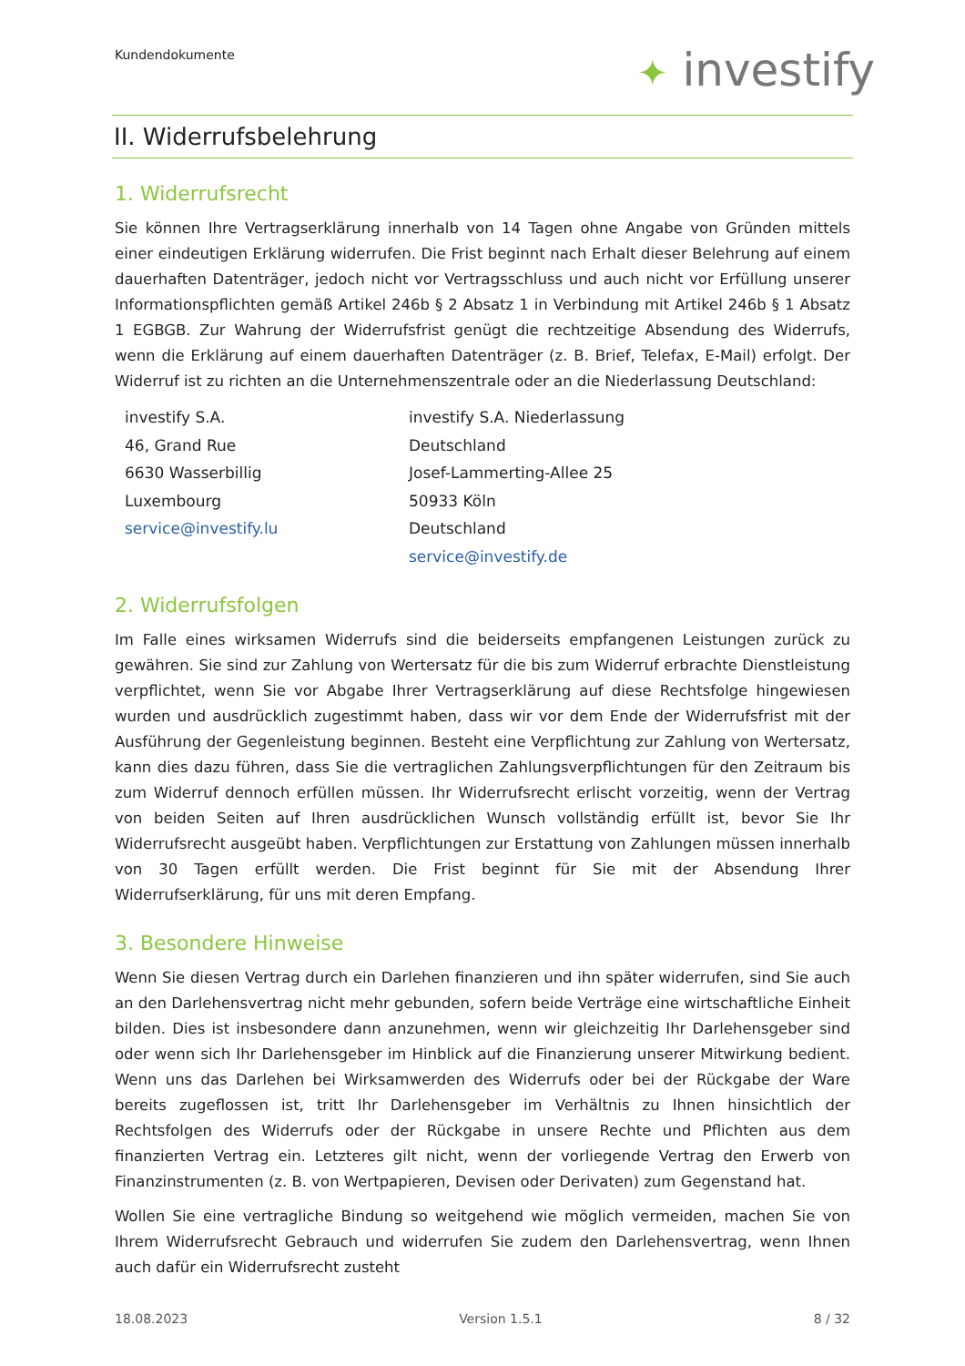Kundendokumente ✦ investify
II. Widerrufsbelehrung
1. Widerrufsrecht
Sie können Ihre Vertragserklärung innerhalb von 14 Tagen ohne Angabe von Gründen mittels einer eindeutigen Erklärung widerrufen. Die Frist beginnt nach Erhalt dieser Belehrung auf einem dauerhaften Datenträger, jedoch nicht vor Vertragsschluss und auch nicht vor Erfüllung unserer Informationspflichten gemäß Artikel 246b § 2 Absatz 1 in Verbindung mit Artikel 246b § 1 Absatz 1 EGBGB. Zur Wahrung der Widerrufsfrist genügt die rechtzeitige Absendung des Widerrufs, wenn die Erklärung auf einem dauerhaften Datenträger (z. B. Brief, Telefax, E-Mail) erfolgt. Der Widerruf ist zu richten an die Unternehmenszentrale oder an die Niederlassung Deutschland:
investify S.A.
46, Grand Rue
6630 Wasserbillig
Luxembourg
service@investify.lu
investify S.A. Niederlassung Deutschland
Josef-Lammerting-Allee 25
50933 Köln
Deutschland
service@investify.de
2. Widerrufsfolgen
Im Falle eines wirksamen Widerrufs sind die beiderseits empfangenen Leistungen zurück zu gewähren. Sie sind zur Zahlung von Wertersatz für die bis zum Widerruf erbrachte Dienstleistung verpflichtet, wenn Sie vor Abgabe Ihrer Vertragserklärung auf diese Rechtsfolge hingewiesen wurden und ausdrücklich zugestimmt haben, dass wir vor dem Ende der Widerrufsfrist mit der Ausführung der Gegenleistung beginnen. Besteht eine Verpflichtung zur Zahlung von Wertersatz, kann dies dazu führen, dass Sie die vertraglichen Zahlungsverpflichtungen für den Zeitraum bis zum Widerruf dennoch erfüllen müssen. Ihr Widerrufsrecht erlischt vorzeitig, wenn der Vertrag von beiden Seiten auf Ihren ausdrücklichen Wunsch vollständig erfüllt ist, bevor Sie Ihr Widerrufsrecht ausgeübt haben. Verpflichtungen zur Erstattung von Zahlungen müssen innerhalb von 30 Tagen erfüllt werden. Die Frist beginnt für Sie mit der Absendung Ihrer Widerrufserklärung, für uns mit deren Empfang.
3. Besondere Hinweise
Wenn Sie diesen Vertrag durch ein Darlehen finanzieren und ihn später widerrufen, sind Sie auch an den Darlehensvertrag nicht mehr gebunden, sofern beide Verträge eine wirtschaftliche Einheit bilden. Dies ist insbesondere dann anzunehmen, wenn wir gleichzeitig Ihr Darlehensgeber sind oder wenn sich Ihr Darlehensgeber im Hinblick auf die Finanzierung unserer Mitwirkung bedient. Wenn uns das Darlehen bei Wirksamwerden des Widerrufs oder bei der Rückgabe der Ware bereits zugeflossen ist, tritt Ihr Darlehensgeber im Verhältnis zu Ihnen hinsichtlich der Rechtsfolgen des Widerrufs oder der Rückgabe in unsere Rechte und Pflichten aus dem finanzierten Vertrag ein. Letzteres gilt nicht, wenn der vorliegende Vertrag den Erwerb von Finanzinstrumenten (z. B. von Wertpapieren, Devisen oder Derivaten) zum Gegenstand hat.
Wollen Sie eine vertragliche Bindung so weitgehend wie möglich vermeiden, machen Sie von Ihrem Widerrufsrecht Gebrauch und widerrufen Sie zudem den Darlehensvertrag, wenn Ihnen auch dafür ein Widerrufsrecht zusteht
18.08.2023 Version 1.5.1 8 / 32